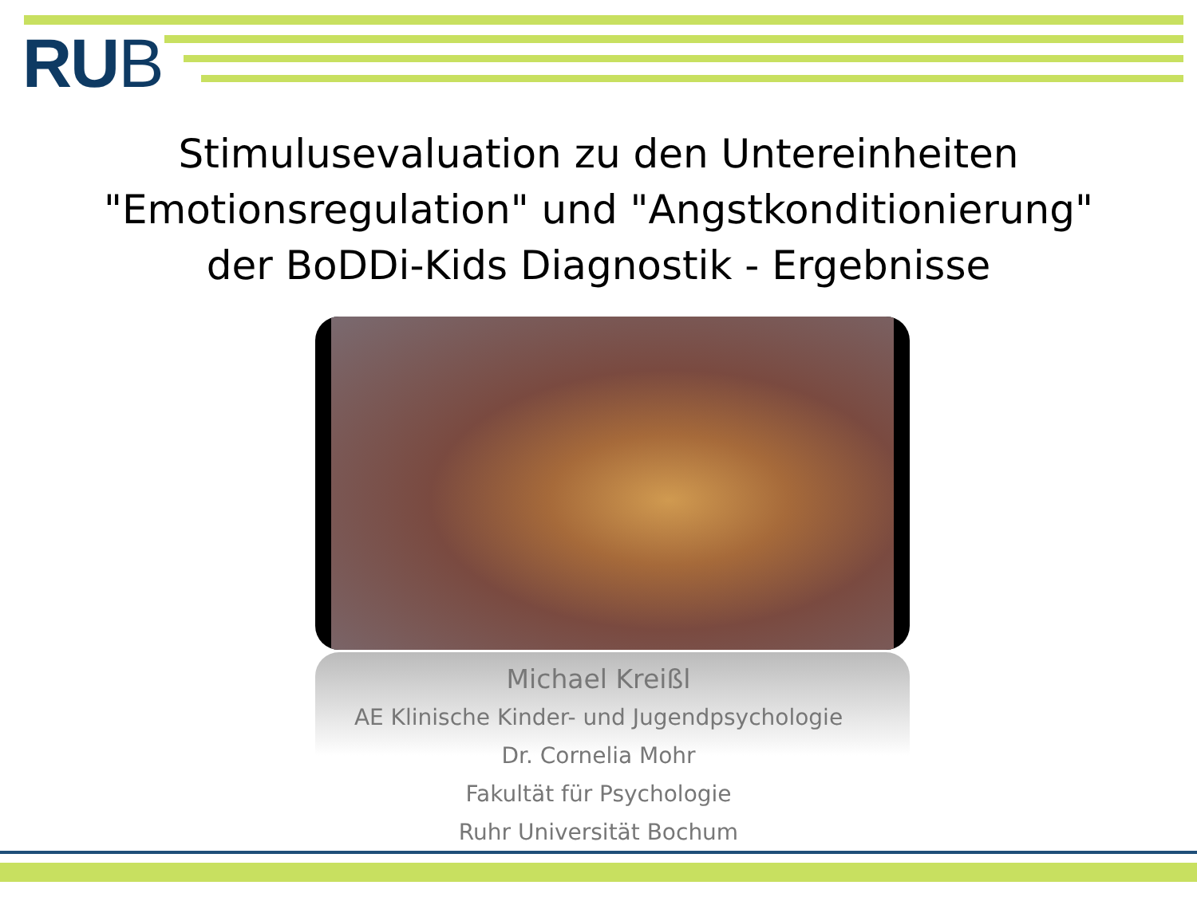RUB
Stimulusevaluation zu den Untereinheiten
"Emotionsregulation" und "Angstkonditionierung"
der BoDDi-Kids Diagnostik - Ergebnisse
Michael Kreißl
AE Klinische Kinder- und Jugendpsychologie
Dr. Cornelia Mohr
Fakultät für Psychologie
Ruhr Universität Bochum